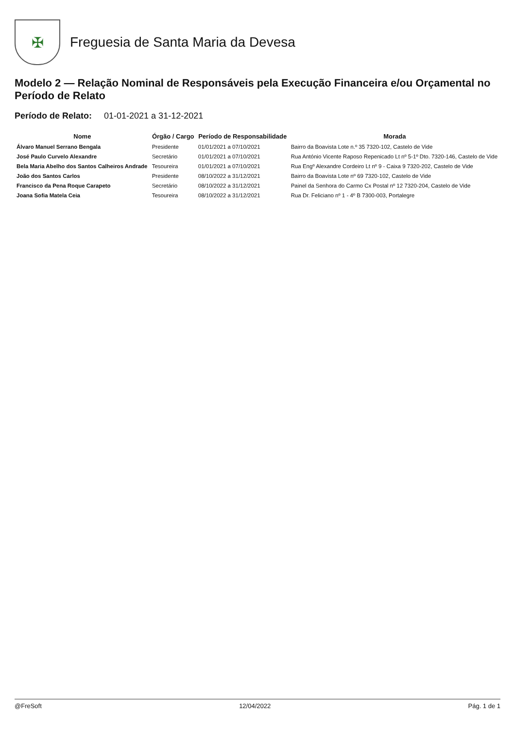✠
Freguesia de Santa Maria da Devesa
Modelo 2 — Relação Nominal de Responsáveis pela Execução Financeira e/ou Orçamental no Período de Relato
Período de Relato: 01-01-2021 a 31-12-2021
| Nome | Órgão / Cargo | Período de Responsabilidade | Morada |
| --- | --- | --- | --- |
| Álvaro Manuel Serrano Bengala | Presidente | 01/01/2021 a 07/10/2021 | Bairro da Boavista Lote n.º 35 7320-102, Castelo de Vide |
| José Paulo Curvelo Alexandre | Secretário | 01/01/2021 a 07/10/2021 | Rua António Vicente Raposo Repenicado Lt nº 5-1º Dto. 7320-146, Castelo de Vide |
| Bela Maria Abelho dos Santos Calheiros Andrade | Tesoureira | 01/01/2021 a 07/10/2021 | Rua Engº Alexandre Cordeiro Lt nº 9 - Caixa 9 7320-202, Castelo de Vide |
| João dos Santos Carlos | Presidente | 08/10/2022 a 31/12/2021 | Bairro da Boavista Lote nº 69 7320-102, Castelo de Vide |
| Francisco da Pena Roque Carapeto | Secretário | 08/10/2022 a 31/12/2021 | Painel da Senhora do Carmo Cx Postal nº 12 7320-204, Castelo de Vide |
| Joana Sofia Matela Ceia | Tesoureira | 08/10/2022 a 31/12/2021 | Rua Dr. Feliciano nº 1 - 4º B 7300-003, Portalegre |
@FreSoft 12/04/2022 Pág. 1 de 1